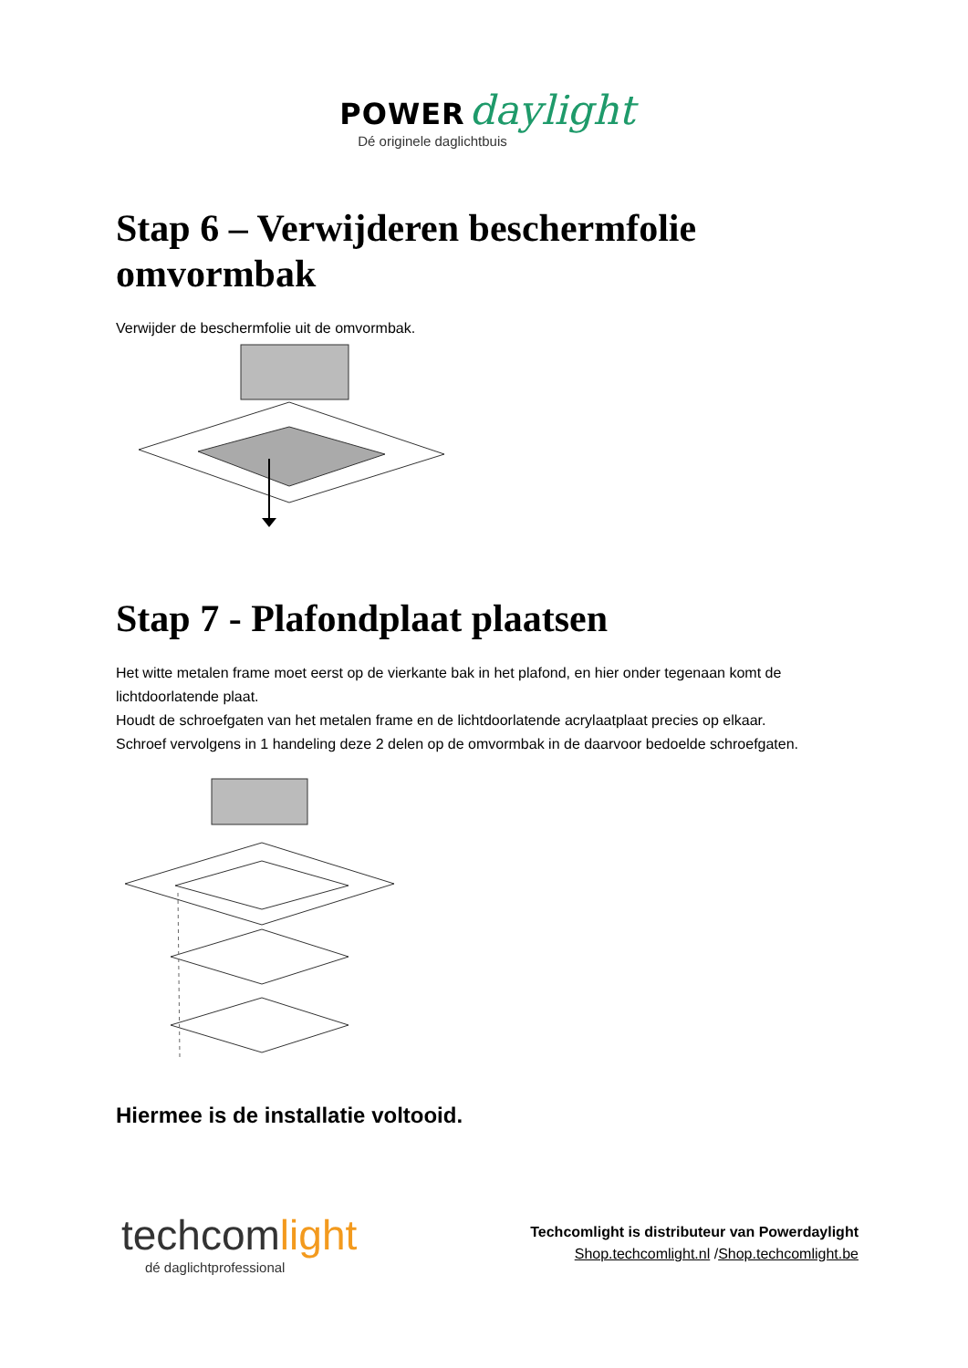POWER daylight
Dé originele daglichtbuis
Stap 6 – Verwijderen beschermfolie omvormbak
Verwijder de beschermfolie uit de omvormbak.
Stap 7 - Plafondplaat plaatsen
Het witte metalen frame moet eerst op de vierkante bak in het plafond, en hier onder tegenaan komt de lichtdoorlatende plaat.
Houdt de schroefgaten van het metalen frame en de lichtdoorlatende acrylaatplaat precies op elkaar.
Schroef vervolgens in 1 handeling deze 2 delen op de omvormbak in de daarvoor bedoelde schroefgaten.
Hiermee is de installatie voltooid.
techcomlight
dé daglichtprofessional
Techcomlight is distributeur van Powerdaylight
Shop.techcomlight.nl /Shop.techcomlight.be